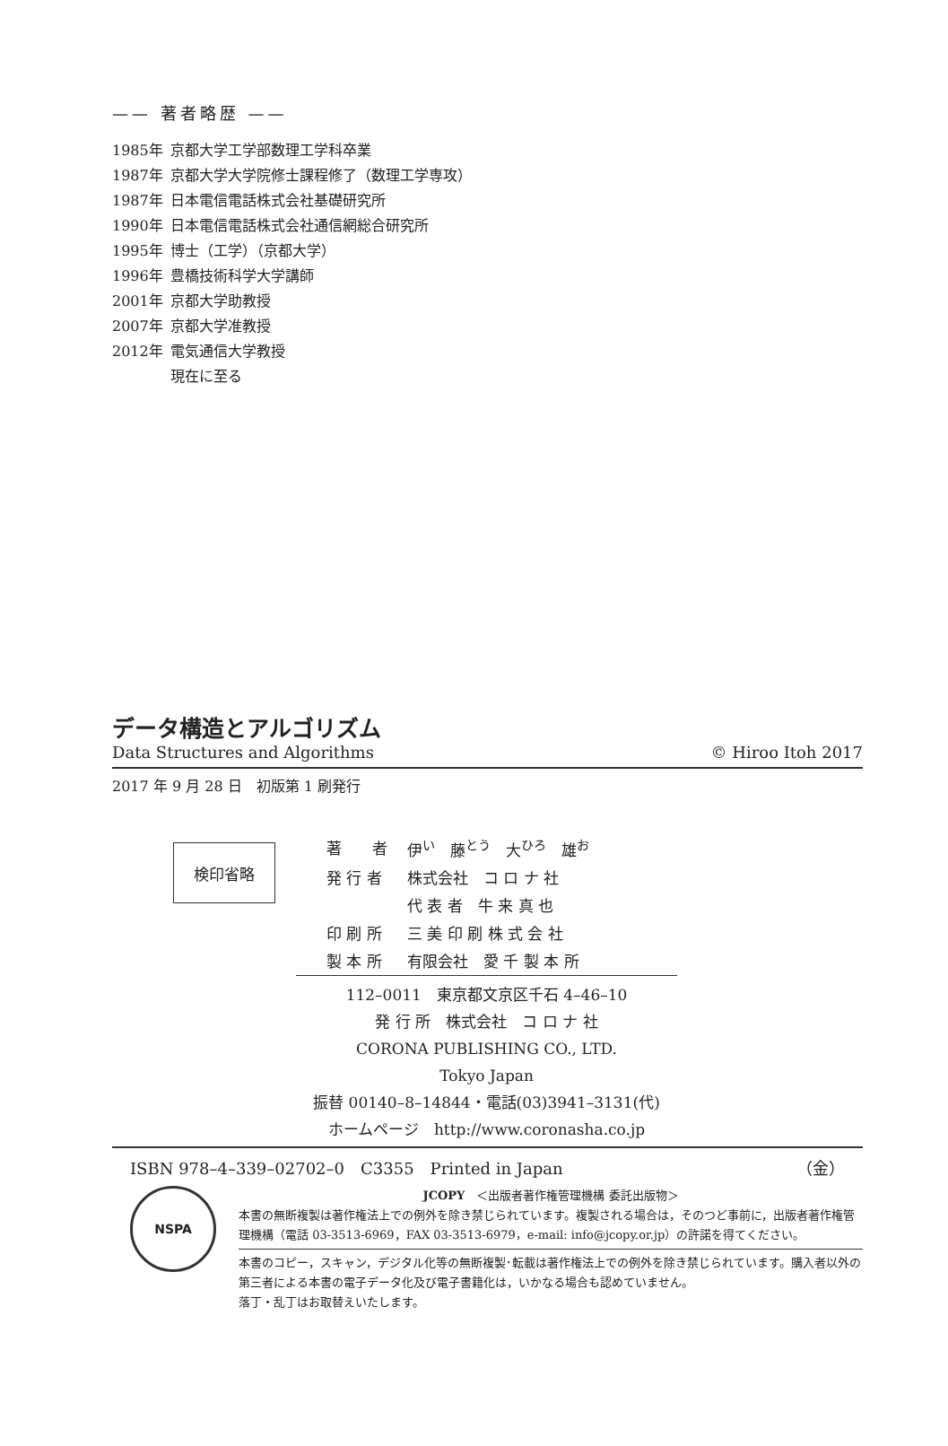—— 著者略歴 ——
| 1985年 | 京都大学工学部数理工学科卒業 |
| 1987年 | 京都大学大学院修士課程修了（数理工学専攻） |
| 1987年 | 日本電信電話株式会社基礎研究所 |
| 1990年 | 日本電信電話株式会社通信網総合研究所 |
| 1995年 | 博士（工学）（京都大学） |
| 1996年 | 豊橋技術科学大学講師 |
| 2001年 | 京都大学助教授 |
| 2007年 | 京都大学准教授 |
| 2012年 | 電気通信大学教授 |
| | 現在に至る |
データ構造とアルゴリズム
Data Structures and Algorithms © Hiroo Itoh 2017
2017 年 9 月 28 日　初版第 1 刷発行
検印省略
| 著 者 | 伊<sup>い</sup> 藤<sup>とう</sup> 大<sup>ひろ</sup> 雄<sup>お</sup> |
| 発 行 者 | 株式会社 コ ロ ナ 社 |
| | 代 表 者 牛 来 真 也 |
| 印 刷 所 | 三 美 印 刷 株 式 会 社 |
| 製 本 所 | 有限会社 愛 千 製 本 所 |
112–0011　東京都文京区千石 4–46–10
発 行 所　株式会社　コ ロ ナ 社
CORONA PUBLISHING CO., LTD.
Tokyo Japan
振替 00140–8–14844・電話(03)3941–3131(代)
ホームページ　http://www.coronasha.co.jp
ISBN 978–4–339–02702–0　C3355　Printed in Japan （金）
NSPA
JCOPY　＜出版者著作権管理機構 委託出版物＞
本書の無断複製は著作権法上での例外を除き禁じられています。複製される場合は，そのつど事前に，出版者著作権管理機構（電話 03-3513-6969，FAX 03-3513-6979，e-mail: info@jcopy.or.jp）の許諾を得てください。
本書のコピー，スキャン，デジタル化等の無断複製･転載は著作権法上での例外を除き禁じられています。購入者以外の第三者による本書の電子データ化及び電子書籍化は，いかなる場合も認めていません。
落丁・乱丁はお取替えいたします。